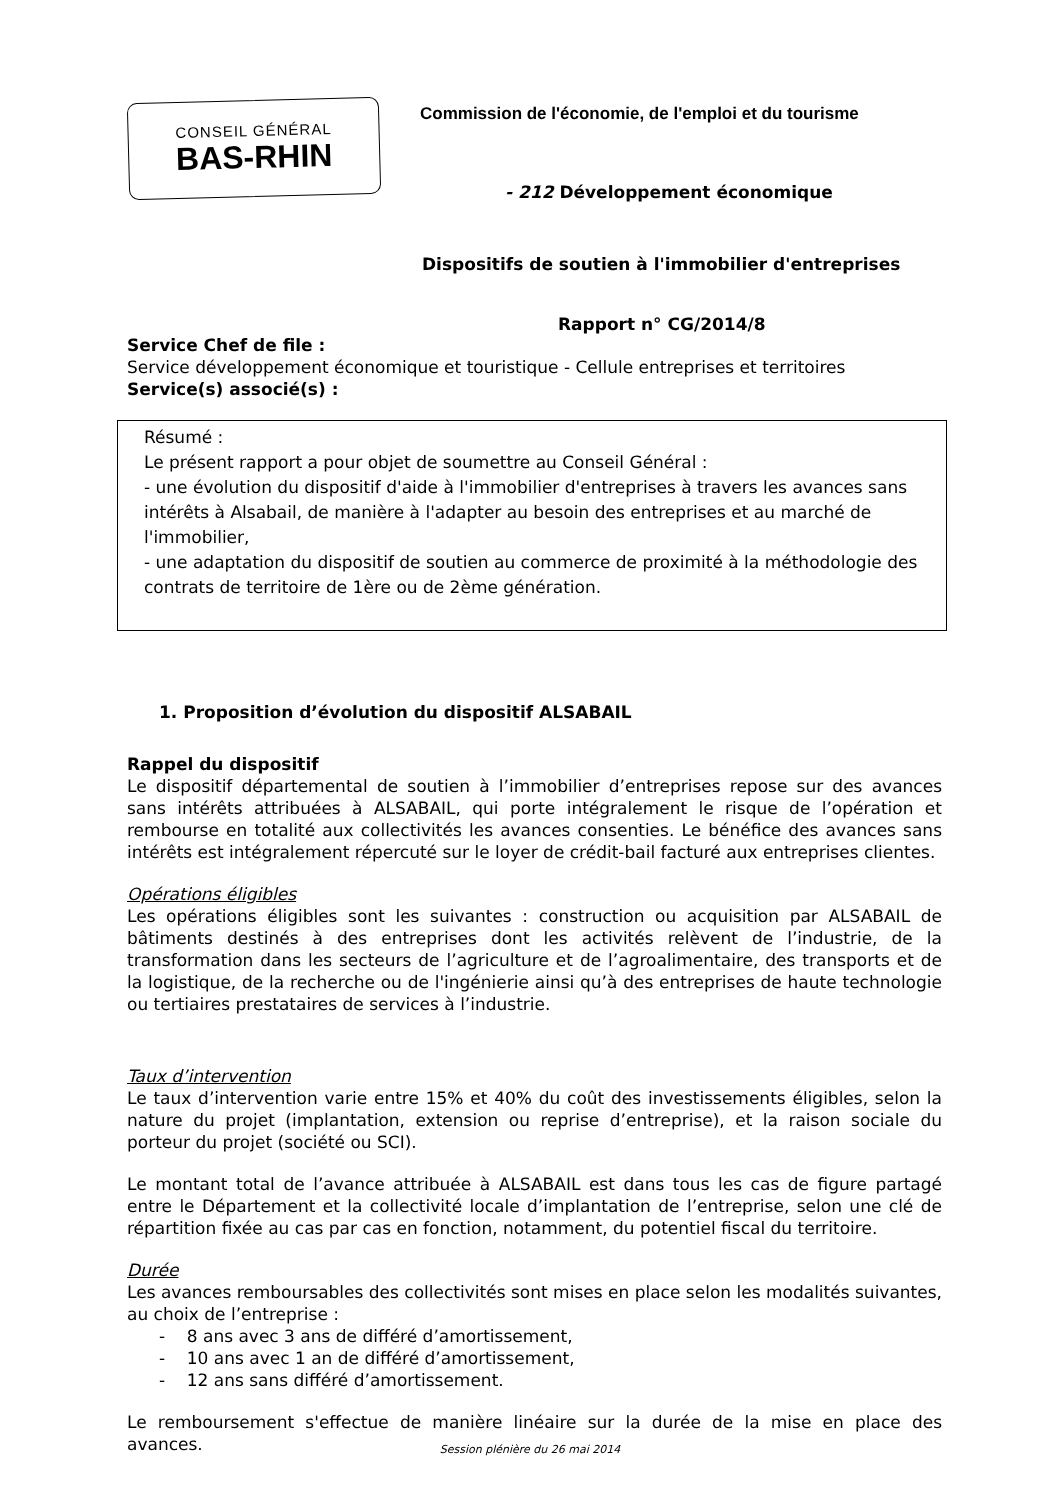CONSEIL GÉNÉRAL
BAS-RHIN
Commission de l'économie, de l'emploi et du tourisme
- 212 Développement économique
Dispositifs de soutien à l'immobilier d'entreprises
Rapport n° CG/2014/8
Service Chef de file :
Service développement économique et touristique - Cellule entreprises et territoires
Service(s) associé(s) :
Résumé :
Le présent rapport a pour objet de soumettre au Conseil Général :
- une évolution du dispositif d'aide à l'immobilier d'entreprises à travers les avances sans intérêts à Alsabail, de manière à l'adapter au besoin des entreprises et au marché de l'immobilier,
- une adaptation du dispositif de soutien au commerce de proximité à la méthodologie des contrats de territoire de 1ère ou de 2ème génération.
1. Proposition d’évolution du dispositif ALSABAIL
Rappel du dispositif
Le dispositif départemental de soutien à l’immobilier d’entreprises repose sur des avances sans intérêts attribuées à ALSABAIL, qui porte intégralement le risque de l’opération et rembourse en totalité aux collectivités les avances consenties. Le bénéfice des avances sans intérêts est intégralement répercuté sur le loyer de crédit-bail facturé aux entreprises clientes.
Opérations éligibles
Les opérations éligibles sont les suivantes : construction ou acquisition par ALSABAIL de bâtiments destinés à des entreprises dont les activités relèvent de l’industrie, de la transformation dans les secteurs de l’agriculture et de l’agroalimentaire, des transports et de la logistique, de la recherche ou de l'ingénierie ainsi qu’à des entreprises de haute technologie ou tertiaires prestataires de services à l’industrie.
Taux d’intervention
Le taux d’intervention varie entre 15% et 40% du coût des investissements éligibles, selon la nature du projet (implantation, extension ou reprise d’entreprise), et la raison sociale du porteur du projet (société ou SCI).
Le montant total de l’avance attribuée à ALSABAIL est dans tous les cas de figure partagé entre le Département et la collectivité locale d’implantation de l’entreprise, selon une clé de répartition fixée au cas par cas en fonction, notamment, du potentiel fiscal du territoire.
Durée
Les avances remboursables des collectivités sont mises en place selon les modalités suivantes, au choix de l’entreprise :
- 8 ans avec 3 ans de différé d’amortissement,
- 10 ans avec 1 an de différé d’amortissement,
- 12 ans sans différé d’amortissement.
Le remboursement s'effectue de manière linéaire sur la durée de la mise en place des avances.
Session plénière du 26 mai 2014